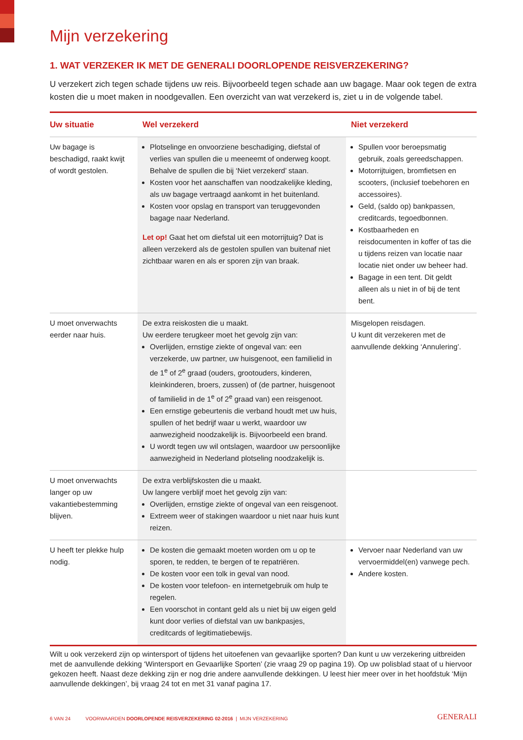Mijn verzekering
1. WAT VERZEKER IK MET DE GENERALI DOORLOPENDE REISVERZEKERING?
U verzekert zich tegen schade tijdens uw reis. Bijvoorbeeld tegen schade aan uw bagage. Maar ook tegen de extra kosten die u moet maken in noodgevallen. Een overzicht van wat verzekerd is, ziet u in de volgende tabel.
| Uw situatie | Wel verzekerd | Niet verzekerd |
| --- | --- | --- |
| Uw bagage is beschadigd, raakt kwijt of wordt gestolen. | Plotselinge en onvoorziene beschadiging, diefstal of verlies van spullen die u meeneemt of onderweg koopt. Behalve de spullen die bij ‘Niet verzekerd’ staan. Kosten voor het aanschaffen van noodzakelijke kleding, als uw bagage vertraagd aankomt in het buitenland. Kosten voor opslag en transport van teruggevonden bagage naar Nederland. Let op! Gaat het om diefstal uit een motorrijtuig? Dat is alleen verzekerd als de gestolen spullen van buitenaf niet zichtbaar waren en als er sporen zijn van braak. | Spullen voor beroepsmatig gebruik, zoals gereedschappen. Motorrijtuigen, bromfietsen en scooters, (inclusief toebehoren en accessoires). Geld, (saldo op) bankpassen, creditcards, tegoedbonnen. Kostbaarheden en reisdocumenten in koffer of tas die u tijdens reizen van locatie naar locatie niet onder uw beheer had. Bagage in een tent. Dit geldt alleen als u niet in of bij de tent bent. |
| U moet onverwachts eerder naar huis. | De extra reiskosten die u maakt. Uw eerdere terugkeer moet het gevolg zijn van: Overlijden, ernstige ziekte of ongeval van: een verzekerde, uw partner, uw huisgenoot, een familielid in de 1<sup>e</sup> of 2<sup>e</sup> graad (ouders, grootouders, kinderen, kleinkinderen, broers, zussen) of (de partner, huisgenoot of familielid in de 1<sup>e</sup> of 2<sup>e</sup> graad van) een reisgenoot. Een ernstige gebeurtenis die verband houdt met uw huis, spullen of het bedrijf waar u werkt, waardoor uw aanwezigheid noodzakelijk is. Bijvoorbeeld een brand. U wordt tegen uw wil ontslagen, waardoor uw persoonlijke aanwezigheid in Nederland plotseling noodzakelijk is. | Misgelopen reisdagen. U kunt dit verzekeren met de aanvullende dekking ‘Annulering’. |
| U moet onverwachts langer op uw vakantiebestemming blijven. | De extra verblijfskosten die u maakt. Uw langere verblijf moet het gevolg zijn van: Overlijden, ernstige ziekte of ongeval van een reisgenoot. Extreem weer of stakingen waardoor u niet naar huis kunt reizen. | |
| U heeft ter plekke hulp nodig. | De kosten die gemaakt moeten worden om u op te sporen, te redden, te bergen of te repatriëren. De kosten voor een tolk in geval van nood. De kosten voor telefoon- en internetgebruik om hulp te regelen. Een voorschot in contant geld als u niet bij uw eigen geld kunt door verlies of diefstal van uw bankpasjes, creditcards of legitimatiebewijs. | Vervoer naar Nederland van uw vervoermiddel(en) vanwege pech. Andere kosten. |
Wilt u ook verzekerd zijn op wintersport of tijdens het uitoefenen van gevaarlijke sporten? Dan kunt u uw verzekering uitbreiden met de aanvullende dekking ‘Wintersport en Gevaarlijke Sporten’ (zie vraag 29 op pagina 19). Op uw polisblad staat of u hiervoor gekozen heeft. Naast deze dekking zijn er nog drie andere aanvullende dekkingen. U leest hier meer over in het hoofdstuk ‘Mijn aanvullende dekkingen’, bij vraag 24 tot en met 31 vanaf pagina 17.
6 VAN 24 VOORWAARDEN DOORLOPENDE REISVERZEKERING 02-2016 | MIJN VERZEKERING GENERALI